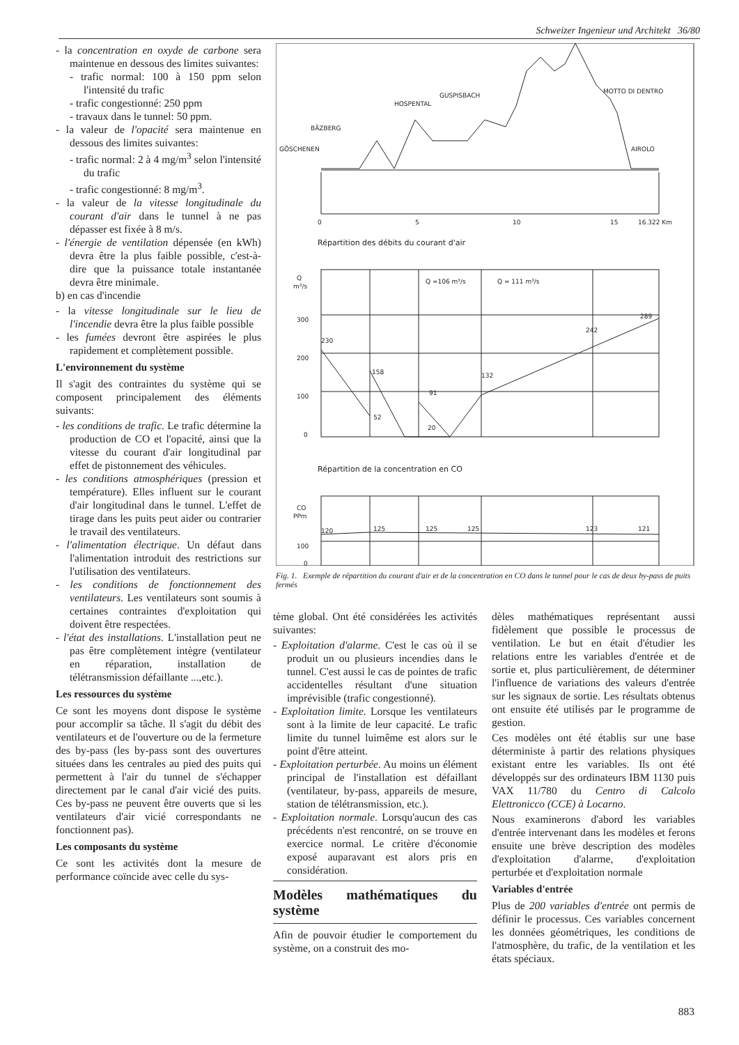Schweizer Ingenieur und Architekt 36/80
- la concentration en oxyde de carbone sera maintenue en dessous des limites suivantes:
- trafic normal: 100 à 150 ppm selon l'intensité du trafic
- trafic congestionné: 250 ppm
- travaux dans le tunnel: 50 ppm.
- la valeur de l'opacité sera maintenue en dessous des limites suivantes:
- trafic normal: 2 à 4 mg/m<sup>3</sup> selon l'intensité du trafic
- trafic congestionné: 8 mg/m<sup>3</sup>.
- la valeur de la vitesse longitudinale du courant d'air dans le tunnel à ne pas dépasser est fixée à 8 m/s.
- l'énergie de ventilation dépensée (en kWh) devra être la plus faible possible, c'est-à-dire que la puissance totale instantanée devra être minimale.
b) en cas d'incendie
- la vitesse longitudinale sur le lieu de l'incendie devra être la plus faible possible
- les fumées devront être aspirées le plus rapidement et complètement possible.
L'environnement du système
Il s'agit des contraintes du système qui se composent principalement des éléments suivants:
- les conditions de trafic. Le trafic détermine la production de CO et l'opacité, ainsi que la vitesse du courant d'air longitudinal par effet de pistonnement des véhicules.
- les conditions atmosphériques (pression et température). Elles influent sur le courant d'air longitudinal dans le tunnel. L'effet de tirage dans les puits peut aider ou contrarier le travail des ventilateurs.
- l'alimentation électrique. Un défaut dans l'alimentation introduit des restrictions sur l'utilisation des ventilateurs.
- les conditions de fonctionnement des ventilateurs. Les ventilateurs sont soumis à certaines contraintes d'exploitation qui doivent être respectées.
- l'état des installations. L'installation peut ne pas être complètement intègre (ventilateur en réparation, installation de télétransmission défaillante ...,etc.).
Les ressources du système
Ce sont les moyens dont dispose le système pour accomplir sa tâche. Il s'agit du débit des ventilateurs et de l'ouverture ou de la fermeture des by-pass (les by-pass sont des ouvertures situées dans les centrales au pied des puits qui permettent à l'air du tunnel de s'échapper directement par le canal d'air vicié des puits. Ces by-pass ne peuvent être ouverts que si les ventilateurs d'air vicié correspondants ne fonctionnent pas).
Les composants du système
Ce sont les activités dont la mesure de performance coïncide avec celle du sys-
GÖSCHENEN
BÄZBERG
HOSPENTAL
GUSPISBACH
MOTTO DI DENTRO
AIROLO
0
5
10
15
16.322 Km
Répartition des débits du courant d'air
Q
m³/s
300
200
100
0
230
52
158
91
20
132
242
289
Q =106 m³/s
Q = 111 m³/s
Répartition de la concentration en CO
CO
PPm
100
0
120
125
125
125
123
121
Fig. 1. Exemple de répartition du courant d'air et de la concentration en CO dans le tunnel pour le cas de deux by-pass de puits fermés
tème global. Ont été considérées les activités suivantes:
- Exploitation d'alarme. C'est le cas où il se produit un ou plusieurs incendies dans le tunnel. C'est aussi le cas de pointes de trafic accidentelles résultant d'une situation imprévisible (trafic congestionné).
- Exploitation limite. Lorsque les ventilateurs sont à la limite de leur capacité. Le trafic limite du tunnel luimême est alors sur le point d'être atteint.
- Exploitation perturbée. Au moins un élément principal de l'installation est défaillant (ventilateur, by-pass, appareils de mesure, station de télétransmission, etc.).
- Exploitation normale. Lorsqu'aucun des cas précédents n'est rencontré, on se trouve en exercice normal. Le critère d'économie exposé auparavant est alors pris en considération.
Modèles mathématiques du système
Afin de pouvoir étudier le comportement du système, on a construit des mo-
dèles mathématiques représentant aussi fidèlement que possible le processus de ventilation. Le but en était d'étudier les relations entre les variables d'entrée et de sortie et, plus particulièrement, de déterminer l'influence de variations des valeurs d'entrée sur les signaux de sortie. Les résultats obtenus ont ensuite été utilisés par le programme de gestion.
Ces modèles ont été établis sur une base déterministe à partir des relations physiques existant entre les variables. Ils ont été développés sur des ordinateurs IBM 1130 puis VAX 11/780 du Centro di Calcolo Elettronicco (CCE) à Locarno.
Nous examinerons d'abord les variables d'entrée intervenant dans les modèles et ferons ensuite une brève description des modèles d'exploitation d'alarme, d'exploitation perturbée et d'exploitation normale
Variables d'entrée
Plus de 200 variables d'entrée ont permis de définir le processus. Ces variables concernent les données géométriques, les conditions de l'atmosphère, du trafic, de la ventilation et les états spéciaux.
883